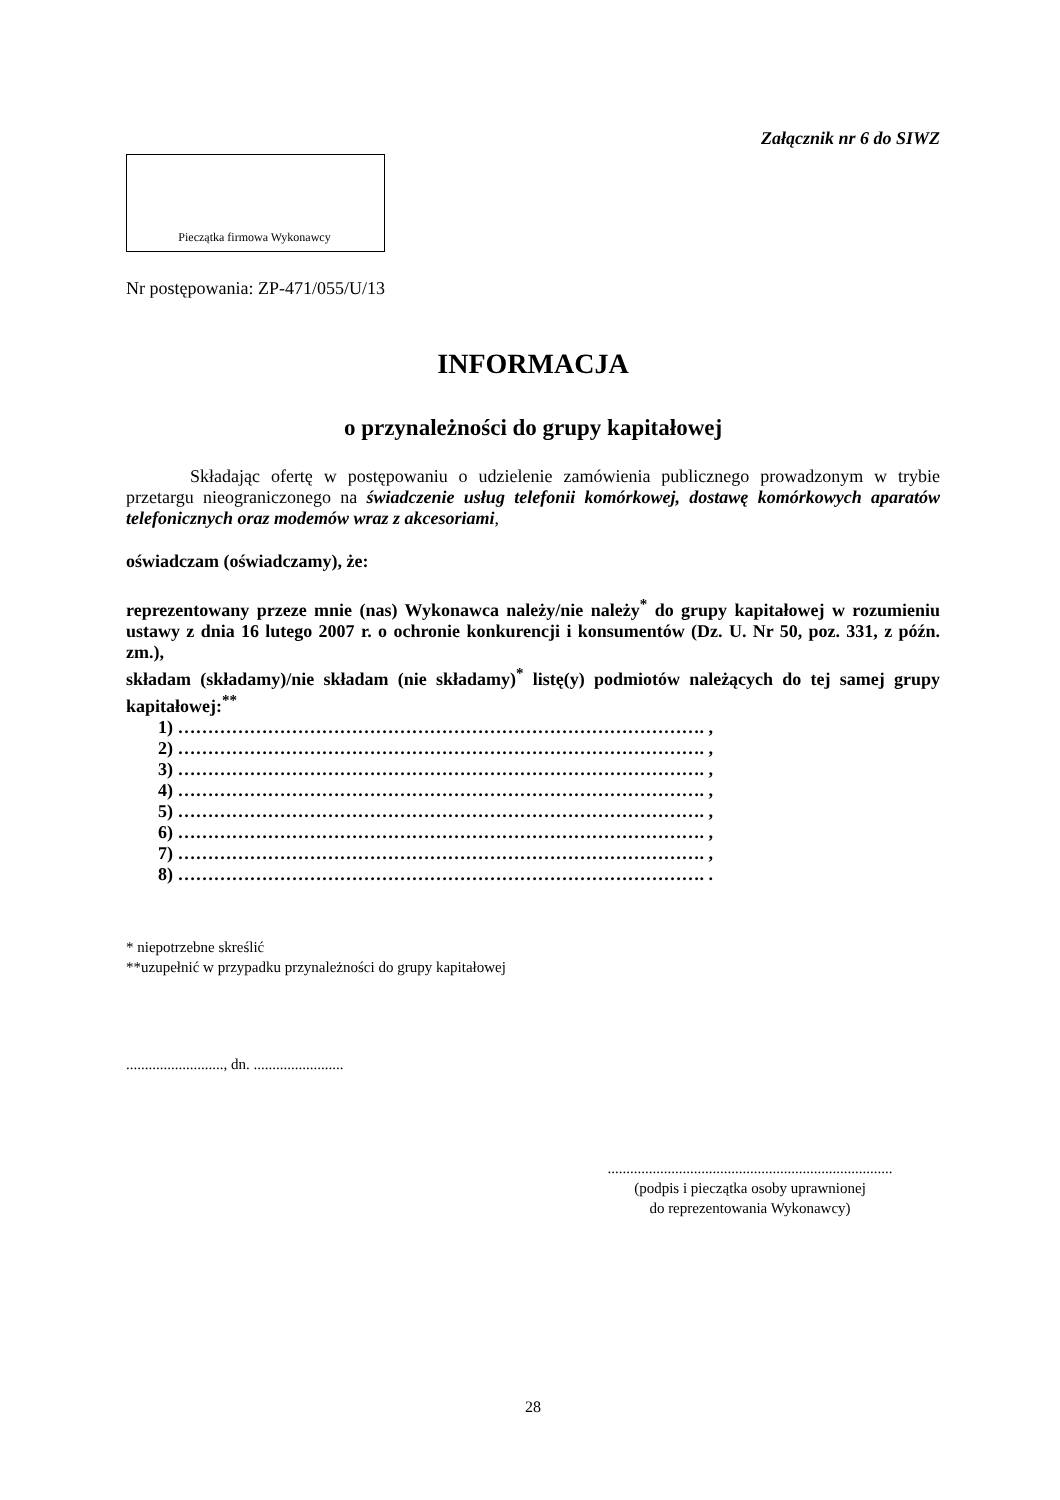Załącznik nr 6 do SIWZ
Pieczątka firmowa Wykonawcy
Nr postępowania: ZP-471/055/U/13
INFORMACJA
o przynależności do grupy kapitałowej
Składając ofertę w postępowaniu o udzielenie zamówienia publicznego prowadzonym w trybie przetargu nieograniczonego na świadczenie usług telefonii komórkowej, dostawę komórkowych aparatów telefonicznych oraz modemów wraz z akcesoriami,
oświadczam (oświadczamy), że:
reprezentowany przeze mnie (nas) Wykonawca należy/nie należy<sup>*</sup> do grupy kapitałowej w rozumieniu ustawy z dnia 16 lutego 2007 r. o ochronie konkurencji i konsumentów (Dz. U. Nr 50, poz. 331, z późn. zm.),
składam (składamy)/nie składam (nie składamy)<sup>*</sup> listę(y) podmiotów należących do tej samej grupy kapitałowej:<sup>**</sup>
1) ……………………………………………………………………………. ,
2) ……………………………………………………………………………. ,
3) ……………………………………………………………………………. ,
4) ……………………………………………………………………………. ,
5) ……………………………………………………………………………. ,
6) ……………………………………………………………………………. ,
7) ……………………………………………………………………………. ,
8) ……………………………………………………………………………. .
* niepotrzebne skreślić
**uzupełnić w przypadku przynależności do grupy kapitałowej
.........................., dn. ........................
............................................................................
(podpis i pieczątka osoby uprawnionej
do reprezentowania Wykonawcy)
28